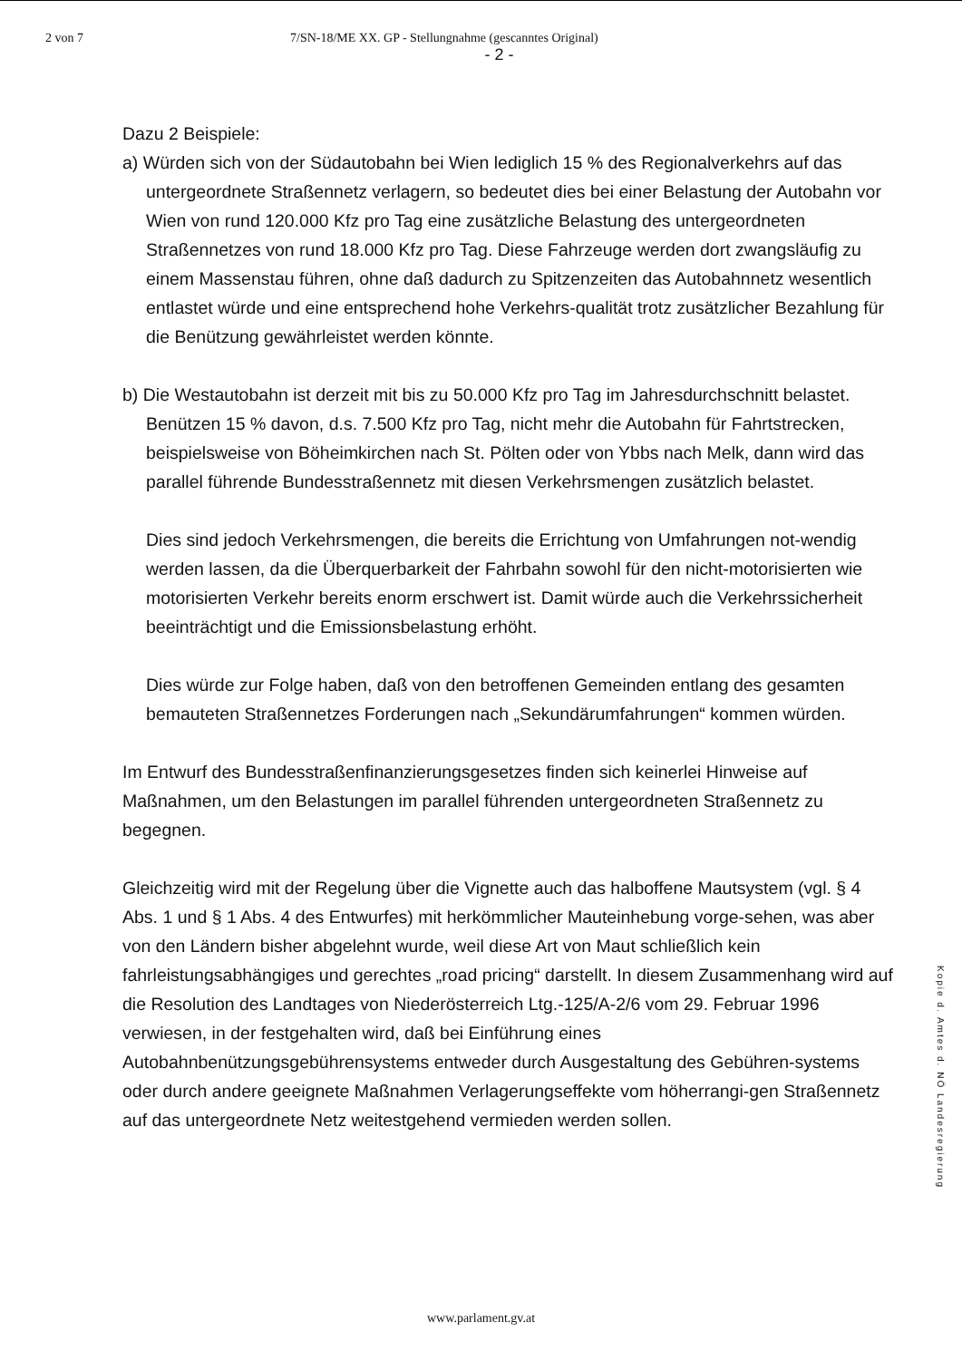2 von 7 7/SN-18/ME XX. GP - Stellungnahme (gescanntes Original)
- 2 -
Dazu 2 Beispiele:
a) Würden sich von der Südautobahn bei Wien lediglich 15 % des Regionalverkehrs auf das untergeordnete Straßennetz verlagern, so bedeutet dies bei einer Belastung der Autobahn vor Wien von rund 120.000 Kfz pro Tag eine zusätzliche Belastung des untergeordneten Straßennetzes von rund 18.000 Kfz pro Tag. Diese Fahrzeuge werden dort zwangsläufig zu einem Massenstau führen, ohne daß dadurch zu Spitzenzeiten das Autobahnnetz wesentlich entlastet würde und eine entsprechend hohe Verkehrs-qualität trotz zusätzlicher Bezahlung für die Benützung gewährleistet werden könnte.
b) Die Westautobahn ist derzeit mit bis zu 50.000 Kfz pro Tag im Jahresdurchschnitt belastet. Benützen 15 % davon, d.s. 7.500 Kfz pro Tag, nicht mehr die Autobahn für Fahrtstrecken, beispielsweise von Böheimkirchen nach St. Pölten oder von Ybbs nach Melk, dann wird das parallel führende Bundesstraßennetz mit diesen Verkehrsmengen zusätzlich belastet.
Dies sind jedoch Verkehrsmengen, die bereits die Errichtung von Umfahrungen not-wendig werden lassen, da die Überquerbarkeit der Fahrbahn sowohl für den nicht-motorisierten wie motorisierten Verkehr bereits enorm erschwert ist. Damit würde auch die Verkehrssicherheit beeinträchtigt und die Emissionsbelastung erhöht.
Dies würde zur Folge haben, daß von den betroffenen Gemeinden entlang des gesamten bemauteten Straßennetzes Forderungen nach „Sekundärumfahrungen“ kommen würden.
Im Entwurf des Bundesstraßenfinanzierungsgesetzes finden sich keinerlei Hinweise auf Maßnahmen, um den Belastungen im parallel führenden untergeordneten Straßennetz zu begegnen.
Gleichzeitig wird mit der Regelung über die Vignette auch das halboffene Mautsystem (vgl. § 4 Abs. 1 und § 1 Abs. 4 des Entwurfes) mit herkömmlicher Mauteinhebung vorge-sehen, was aber von den Ländern bisher abgelehnt wurde, weil diese Art von Maut schließlich kein fahrleistungsabhängiges und gerechtes „road pricing“ darstellt. In diesem Zusammenhang wird auf die Resolution des Landtages von Niederösterreich Ltg.-125/A-2/6 vom 29. Februar 1996 verwiesen, in der festgehalten wird, daß bei Einführung eines Autobahnbenützungsgebührensystems entweder durch Ausgestaltung des Gebühren-systems oder durch andere geeignete Maßnahmen Verlagerungseffekte vom höherrangi-gen Straßennetz auf das untergeordnete Netz weitestgehend vermieden werden sollen.
Kopie d. Amtes d. NÖ Landesregierung
www.parlament.gv.at